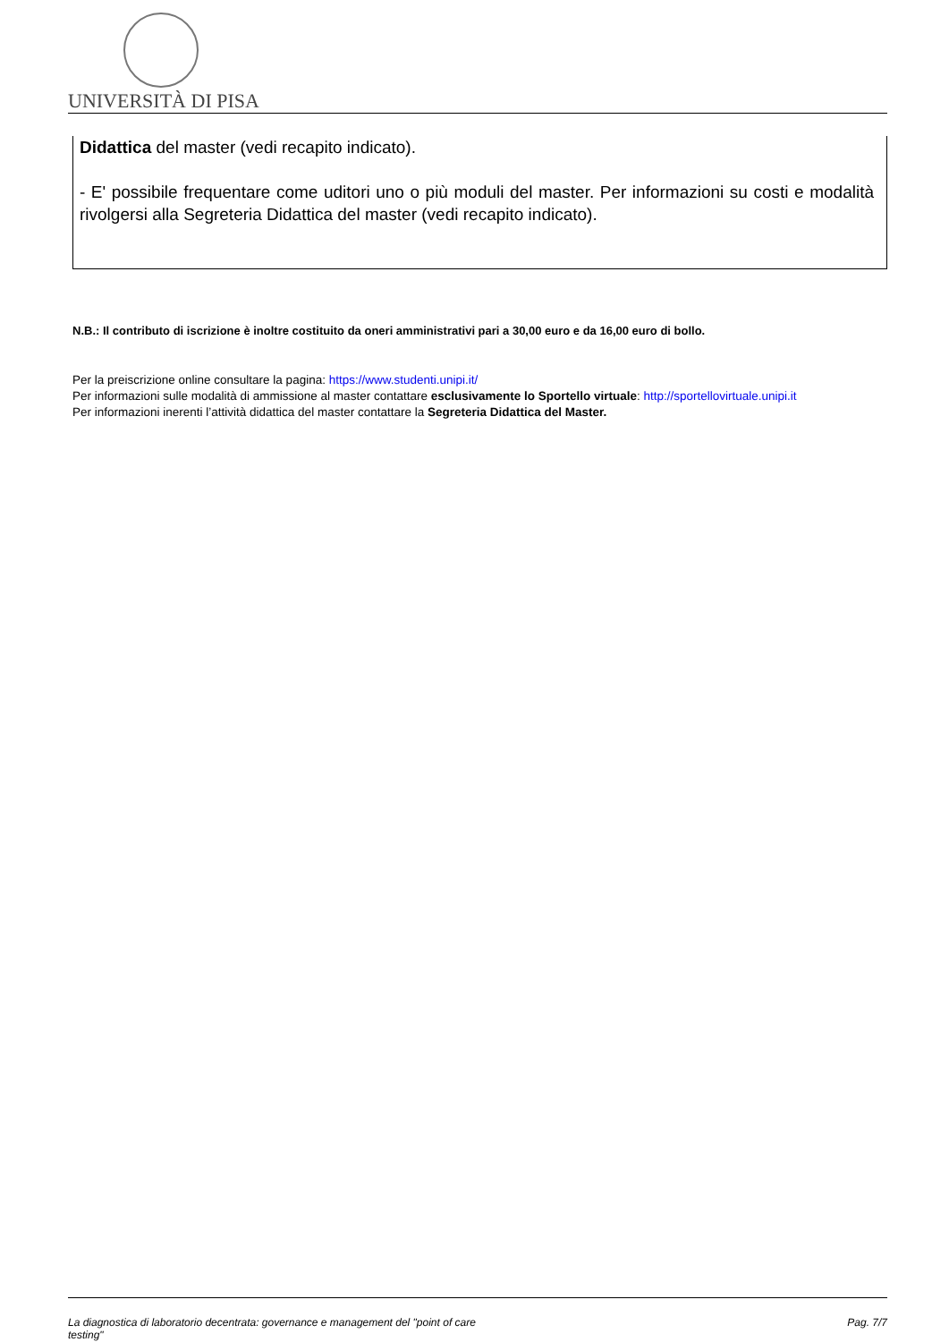UNIVERSITÀ DI PISA
Didattica del master (vedi recapito indicato).
- E' possibile frequentare come uditori uno o più moduli del master. Per informazioni su costi e modalità rivolgersi alla Segreteria Didattica del master (vedi recapito indicato).
N.B.: Il contributo di iscrizione è inoltre costituito da oneri amministrativi pari a 30,00 euro e da 16,00 euro di bollo.
Per la preiscrizione online consultare la pagina: https://www.studenti.unipi.it/
Per informazioni sulle modalità di ammissione al master contattare esclusivamente lo Sportello virtuale: http://sportellovirtuale.unipi.it
Per informazioni inerenti l’attività didattica del master contattare la Segreteria Didattica del Master.
La diagnostica di laboratorio decentrata: governance e management del "point of care testing" Pag. 7/7